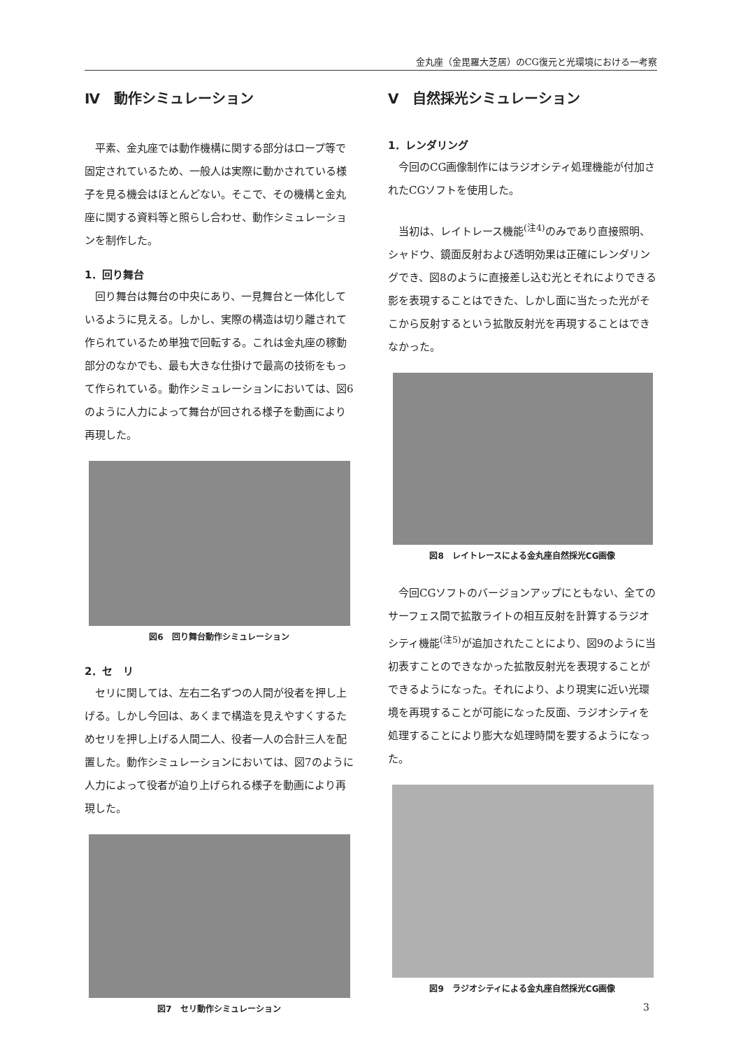金丸座（金毘羅大芝居）のCG復元と光環境における一考察
Ⅳ　動作シミュレーション
平素、金丸座では動作機構に関する部分はロープ等で固定されているため、一般人は実際に動かされている様子を見る機会はほとんどない。そこで、その機構と金丸座に関する資料等と照らし合わせ、動作シミュレーションを制作した。
1．回り舞台
回り舞台は舞台の中央にあり、一見舞台と一体化しているように見える。しかし、実際の構造は切り離されて作られているため単独で回転する。これは金丸座の稼動部分のなかでも、最も大きな仕掛けで最高の技術をもって作られている。動作シミュレーションにおいては、図6のように人力によって舞台が回される様子を動画により再現した。
図6　回り舞台動作シミュレーション
2．セ　リ
セリに関しては、左右二名ずつの人間が役者を押し上げる。しかし今回は、あくまで構造を見えやすくするためセリを押し上げる人間二人、役者一人の合計三人を配置した。動作シミュレーションにおいては、図7のように人力によって役者が迫り上げられる様子を動画により再現した。
図7　セリ動作シミュレーション
Ⅴ　自然採光シミュレーション
1．レンダリング
今回のCG画像制作にはラジオシティ処理機能が付加されたCGソフトを使用した。
当初は、レイトレース機能<sup>(注4)</sup>のみであり直接照明、シャドウ、鏡面反射および透明効果は正確にレンダリングでき、図8のように直接差し込む光とそれによりできる影を表現することはできた、しかし面に当たった光がそこから反射するという拡散反射光を再現することはできなかった。
図8　レイトレースによる金丸座自然採光CG画像
今回CGソフトのバージョンアップにともない、全てのサーフェス間で拡散ライトの相互反射を計算するラジオシティ機能<sup>(注5)</sup>が追加されたことにより、図9のように当初表すことのできなかった拡散反射光を表現することができるようになった。それにより、より現実に近い光環境を再現することが可能になった反面、ラジオシティを処理することにより膨大な処理時間を要するようになった。
図9　ラジオシティによる金丸座自然採光CG画像
3